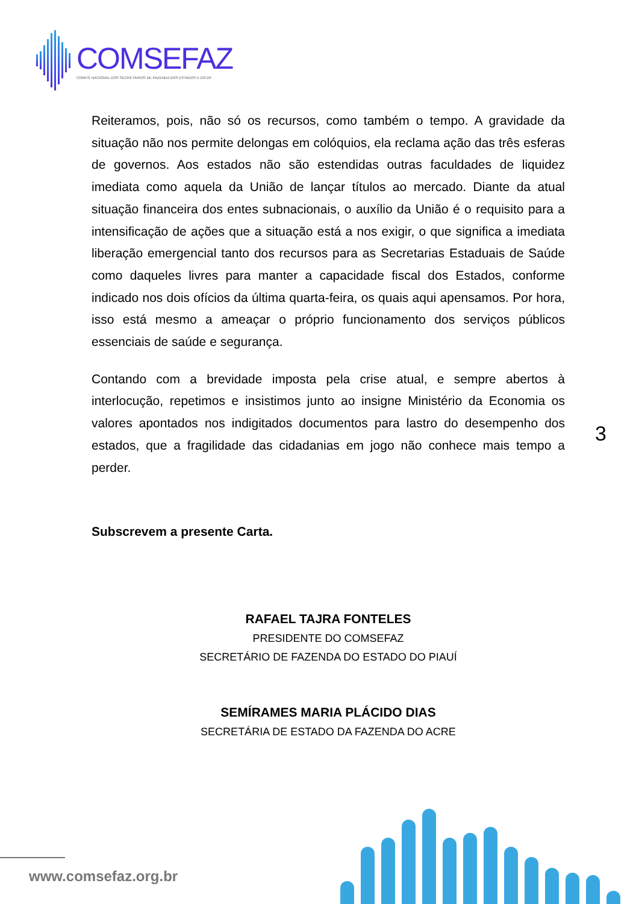COMSEFAZ
COMITÊ NACIONAL DOS SECRETÁRIOS DE FAZENDA DOS ESTADOS E DO DF
Reiteramos, pois, não só os recursos, como também o tempo. A gravidade da situação não nos permite delongas em colóquios, ela reclama ação das três esferas de governos. Aos estados não são estendidas outras faculdades de liquidez imediata como aquela da União de lançar títulos ao mercado. Diante da atual situação financeira dos entes subnacionais, o auxílio da União é o requisito para a intensificação de ações que a situação está a nos exigir, o que significa a imediata liberação emergencial tanto dos recursos para as Secretarias Estaduais de Saúde como daqueles livres para manter a capacidade fiscal dos Estados, conforme indicado nos dois ofícios da última quarta-feira, os quais aqui apensamos. Por hora, isso está mesmo a ameaçar o próprio funcionamento dos serviços públicos essenciais de saúde e segurança.
Contando com a brevidade imposta pela crise atual, e sempre abertos à interlocução, repetimos e insistimos junto ao insigne Ministério da Economia os valores apontados nos indigitados documentos para lastro do desempenho dos estados, que a fragilidade das cidadanias em jogo não conhece mais tempo a perder.
Subscrevem a presente Carta.
RAFAEL TAJRA FONTELES
PRESIDENTE DO COMSEFAZ
SECRETÁRIO DE FAZENDA DO ESTADO DO PIAUÍ
SEMÍRAMES MARIA PLÁCIDO DIAS
SECRETÁRIA DE ESTADO DA FAZENDA DO ACRE
3
www.comsefaz.org.br